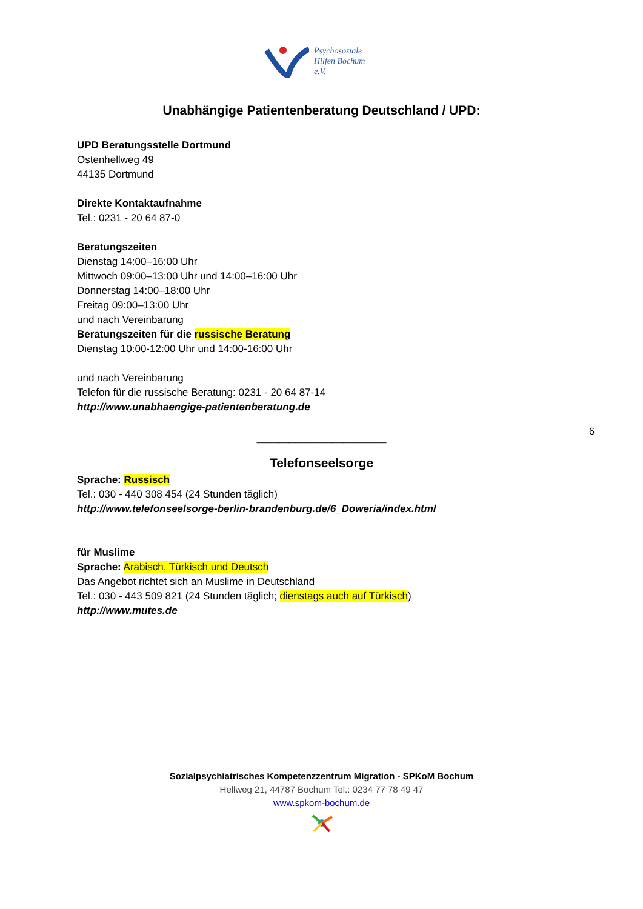Psychosoziale
Hilfen Bochum
e.V.
Unabhängige Patientenberatung Deutschland / UPD:
UPD Beratungsstelle Dortmund
Ostenhellweg 49
44135 Dortmund
Direkte Kontaktaufnahme
Tel.: 0231 - 20 64 87-0
Beratungszeiten
Dienstag 14:00–16:00 Uhr
Mittwoch 09:00–13:00 Uhr und 14:00–16:00 Uhr
Donnerstag 14:00–18:00 Uhr
Freitag 09:00–13:00 Uhr
und nach Vereinbarung
Beratungszeiten für die russische Beratung
Dienstag 10:00-12:00 Uhr und 14:00-16:00 Uhr
und nach Vereinbarung
Telefon für die russische Beratung: 0231 - 20 64 87-14
http://www.unabhaengige-patientenberatung.de
________________________
6
Telefonseelsorge
Sprache: Russisch
Tel.: 030 - 440 308 454 (24 Stunden täglich)
http://www.telefonseelsorge-berlin-brandenburg.de/6_Doweria/index.html
für Muslime
Sprache: Arabisch, Türkisch und Deutsch
Das Angebot richtet sich an Muslime in Deutschland
Tel.: 030 - 443 509 821 (24 Stunden täglich; dienstags auch auf Türkisch)
http://www.mutes.de
Sozialpsychiatrisches Kompetenzzentrum Migration - SPKoM Bochum
Hellweg 21, 44787 Bochum Tel.: 0234 77 78 49 47
www.spkom-bochum.de